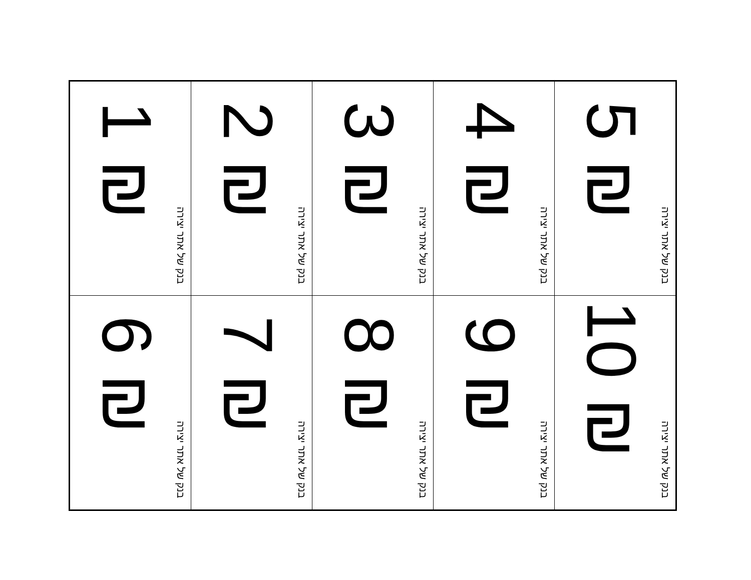| 1 ₪ בנק של אתר יצירה | 2 ₪ בנק של אתר יצירה | 3 ₪ בנק של אתר יצירה | 4 ₪ בנק של אתר יצירה | 5 ₪ בנק של אתר יצירה |
| 6 ₪ בנק של אתר יצירה | 7 ₪ בנק של אתר יצירה | 8 ₪ בנק של אתר יצירה | 9 ₪ בנק של אתר יצירה | 10 ₪ בנק של אתר יצירה |